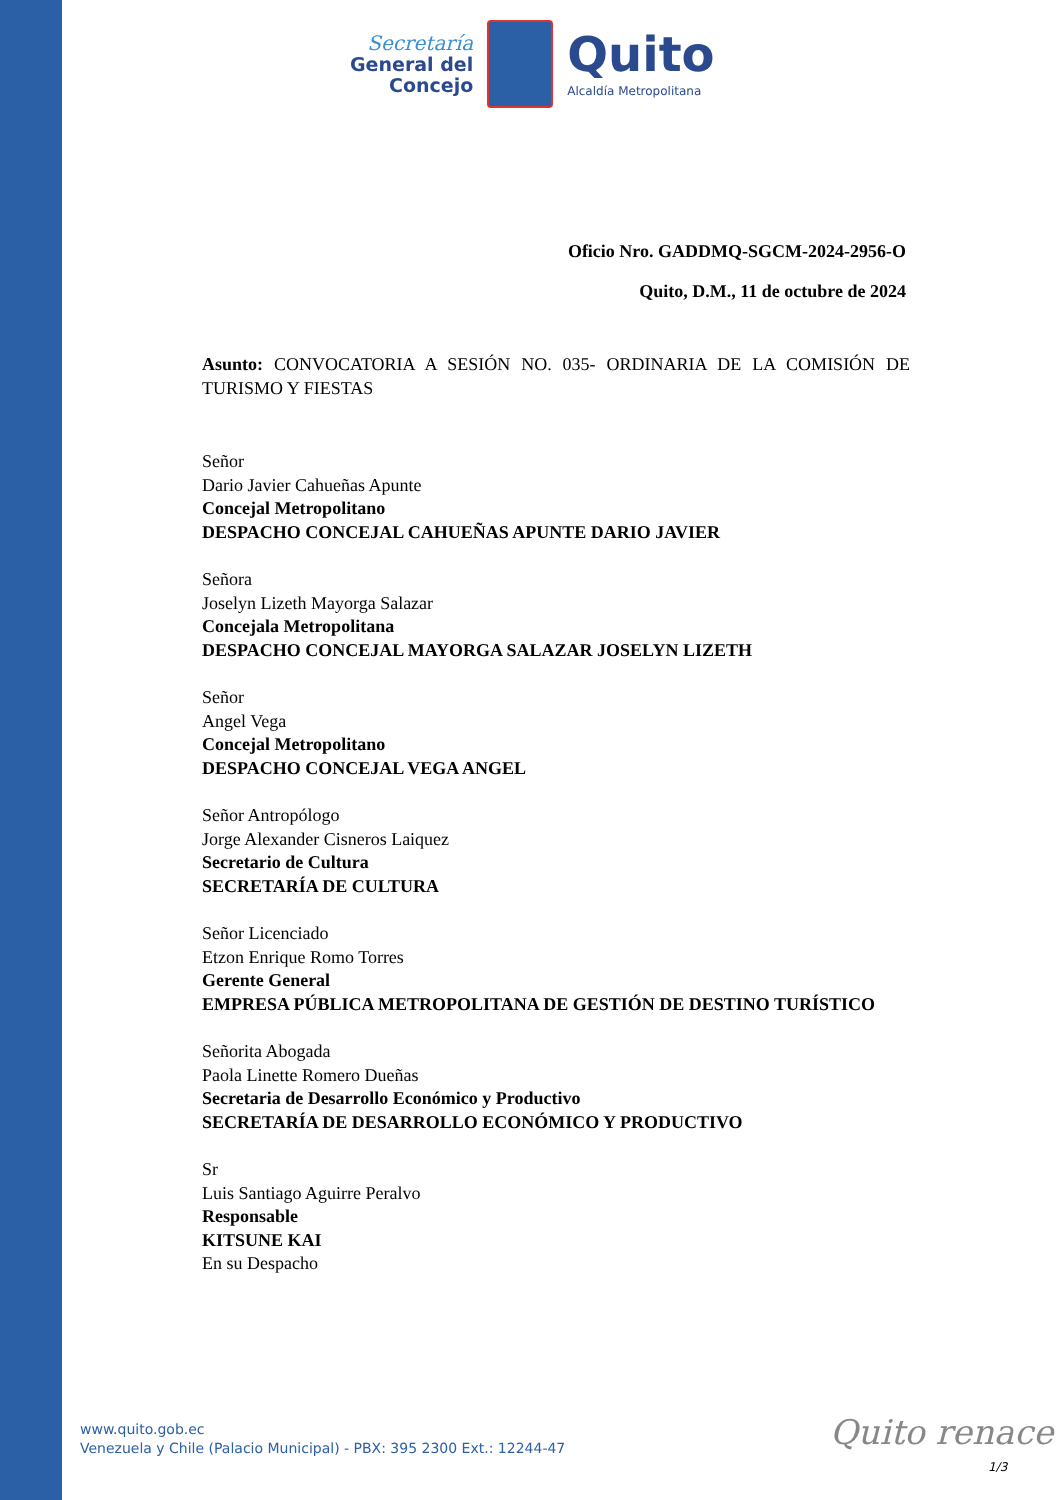Secretaría
General del
Concejo
Quito
Alcaldía Metropolitana
Oficio Nro. GADDMQ-SGCM-2024-2956-O
Quito, D.M., 11 de octubre de 2024
Asunto: CONVOCATORIA A SESIÓN NO. 035- ORDINARIA DE LA COMISIÓN DE TURISMO Y FIESTAS
Señor
Dario Javier Cahueñas Apunte
Concejal Metropolitano
DESPACHO CONCEJAL CAHUEÑAS APUNTE DARIO JAVIER
Señora
Joselyn Lizeth Mayorga Salazar
Concejala Metropolitana
DESPACHO CONCEJAL MAYORGA SALAZAR JOSELYN LIZETH
Señor
Angel Vega
Concejal Metropolitano
DESPACHO CONCEJAL VEGA ANGEL
Señor Antropólogo
Jorge Alexander Cisneros Laiquez
Secretario de Cultura
SECRETARÍA DE CULTURA
Señor Licenciado
Etzon Enrique Romo Torres
Gerente General
EMPRESA PÚBLICA METROPOLITANA DE GESTIÓN DE DESTINO TURÍSTICO
Señorita Abogada
Paola Linette Romero Dueñas
Secretaria de Desarrollo Económico y Productivo
SECRETARÍA DE DESARROLLO ECONÓMICO Y PRODUCTIVO
Sr
Luis Santiago Aguirre Peralvo
Responsable
KITSUNE KAI
En su Despacho
www.quito.gob.ec
Venezuela y Chile (Palacio Municipal) - PBX: 395 2300 Ext.: 12244-47
Quito renace
1/3